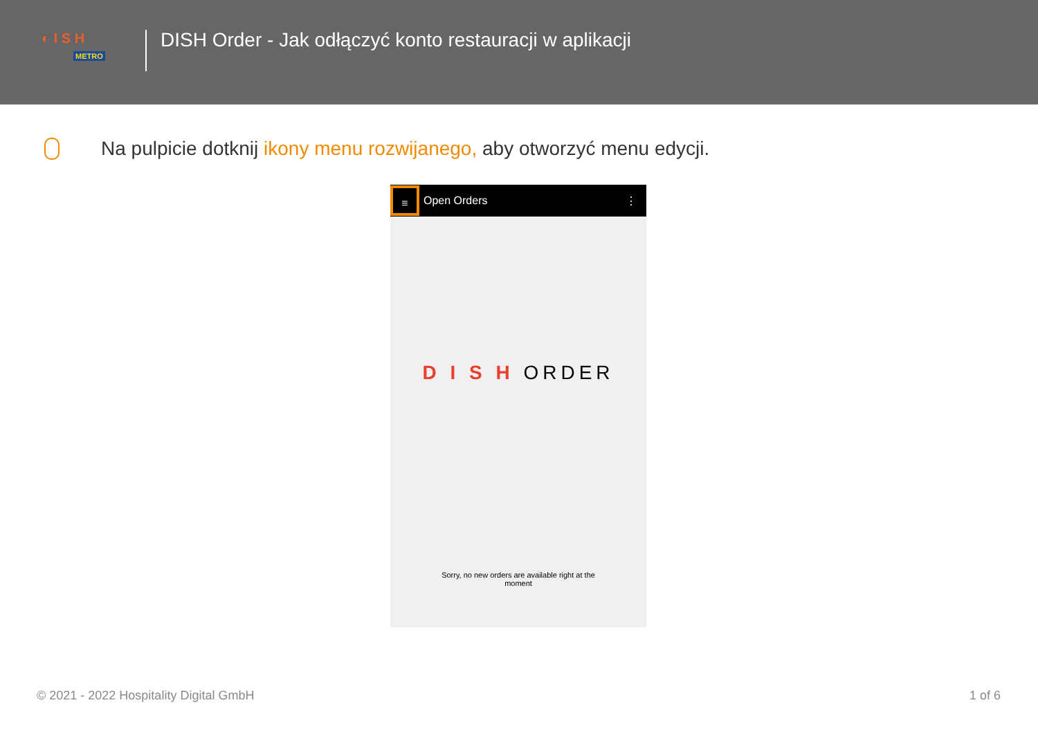◐ I S H
METRO
DISH Order - Jak odłączyć konto restauracji w aplikacji
Na pulpicie dotknij ikony menu rozwijanego, aby otworzyć menu edycji.
≡
Open Orders ⋮
D I S H ORDER
Sorry, no new orders are available right at the moment
© 2021 - 2022 Hospitality Digital GmbH 1 of 6